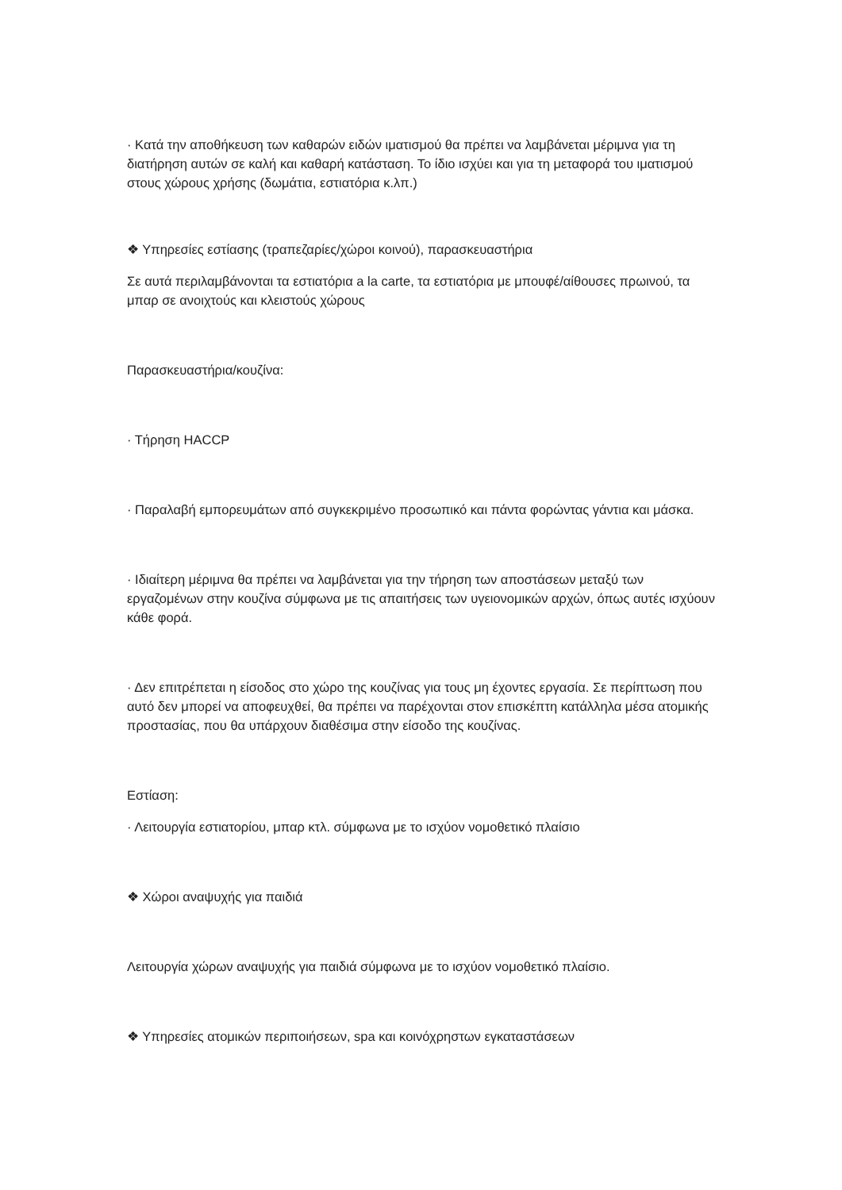· Κατά την αποθήκευση των καθαρών ειδών ιματισμού θα πρέπει να λαμβάνεται μέριμνα για τη διατήρηση αυτών σε καλή και καθαρή κατάσταση. Το ίδιο ισχύει και για τη μεταφορά του ιματισμού στους χώρους χρήσης (δωμάτια, εστιατόρια κ.λπ.)
❖ Υπηρεσίες εστίασης (τραπεζαρίες/χώροι κοινού), παρασκευαστήρια
Σε αυτά περιλαμβάνονται τα εστιατόρια a la carte, τα εστιατόρια με μπουφέ/αίθουσες πρωινού, τα μπαρ σε ανοιχτούς και κλειστούς χώρους
Παρασκευαστήρια/κουζίνα:
· Τήρηση HACCP
· Παραλαβή εμπορευμάτων από συγκεκριμένο προσωπικό και πάντα φορώντας γάντια και μάσκα.
· Ιδιαίτερη μέριμνα θα πρέπει να λαμβάνεται για την τήρηση των αποστάσεων μεταξύ των εργαζομένων στην κουζίνα σύμφωνα με τις απαιτήσεις των υγειονομικών αρχών, όπως αυτές ισχύουν κάθε φορά.
· Δεν επιτρέπεται η είσοδος στο χώρο της κουζίνας για τους μη έχοντες εργασία. Σε περίπτωση που αυτό δεν μπορεί να αποφευχθεί, θα πρέπει να παρέχονται στον επισκέπτη κατάλληλα μέσα ατομικής προστασίας, που θα υπάρχουν διαθέσιμα στην είσοδο της κουζίνας.
Εστίαση:
· Λειτουργία εστιατορίου, μπαρ κτλ. σύμφωνα με το ισχύον νομοθετικό πλαίσιο
❖ Χώροι αναψυχής για παιδιά
Λειτουργία χώρων αναψυχής για παιδιά σύμφωνα με το ισχύον νομοθετικό πλαίσιο.
❖ Υπηρεσίες ατομικών περιποιήσεων, spa και κοινόχρηστων εγκαταστάσεων